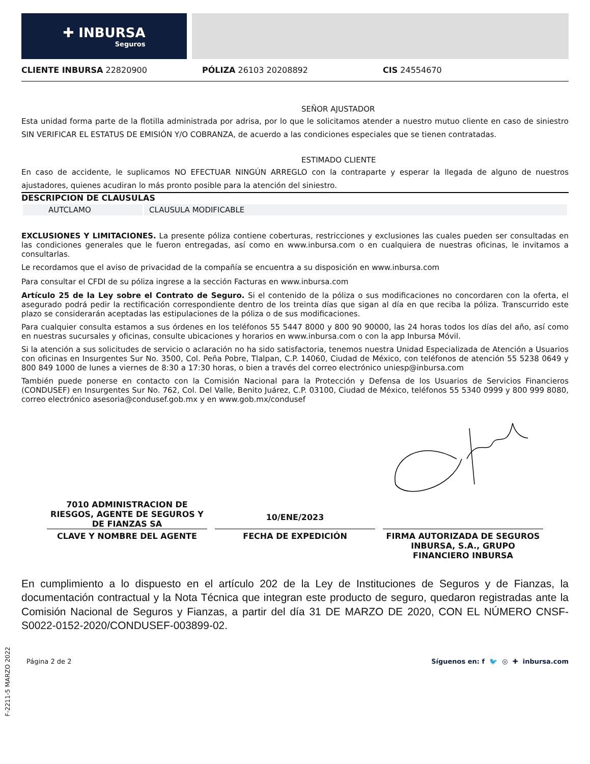✚ INBURSA
Seguros
CLIENTE INBURSA 22820900 PÓLIZA 26103 20208892 CIS 24554670
SEÑOR AJUSTADOR
Esta unidad forma parte de la flotilla administrada por adrisa, por lo que le solicitamos atender a nuestro mutuo cliente en caso de siniestro SIN VERIFICAR EL ESTATUS DE EMISIÓN Y/O COBRANZA, de acuerdo a las condiciones especiales que se tienen contratadas.
ESTIMADO CLIENTE
En caso de accidente, le suplicamos NO EFECTUAR NINGÚN ARREGLO con la contraparte y esperar la llegada de alguno de nuestros ajustadores, quienes acudiran lo más pronto posible para la atención del siniestro.
DESCRIPCION DE CLAUSULAS
| AUTCLAMO | CLAUSULA MODIFICABLE |
EXCLUSIONES Y LIMITACIONES. La presente póliza contiene coberturas, restricciones y exclusiones las cuales pueden ser consultadas en las condiciones generales que le fueron entregadas, así como en www.inbursa.com o en cualquiera de nuestras oficinas, le invitamos a consultarlas.
Le recordamos que el aviso de privacidad de la compañía se encuentra a su disposición en www.inbursa.com
Para consultar el CFDI de su póliza ingrese a la sección Facturas en www.inbursa.com
Artículo 25 de la Ley sobre el Contrato de Seguro. Si el contenido de la póliza o sus modificaciones no concordaren con la oferta, el asegurado podrá pedir la rectificación correspondiente dentro de los treinta días que sigan al día en que reciba la póliza. Transcurrido este plazo se considerarán aceptadas las estipulaciones de la póliza o de sus modificaciones.
Para cualquier consulta estamos a sus órdenes en los teléfonos 55 5447 8000 y 800 90 90000, las 24 horas todos los días del año, así como en nuestras sucursales y oficinas, consulte ubicaciones y horarios en www.inbursa.com o con la app Inbursa Móvil.
Si la atención a sus solicitudes de servicio o aclaración no ha sido satisfactoria, tenemos nuestra Unidad Especializada de Atención a Usuarios con oficinas en Insurgentes Sur No. 3500, Col. Peña Pobre, Tlalpan, C.P. 14060, Ciudad de México, con teléfonos de atención 55 5238 0649 y 800 849 1000 de lunes a viernes de 8:30 a 17:30 horas, o bien a través del correo electrónico uniesp@inbursa.com
También puede ponerse en contacto con la Comisión Nacional para la Protección y Defensa de los Usuarios de Servicios Financieros (CONDUSEF) en Insurgentes Sur No. 762, Col. Del Valle, Benito Juárez, C.P. 03100, Ciudad de México, teléfonos 55 5340 0999 y 800 999 8080, correo electrónico asesoria@condusef.gob.mx y en www.gob.mx/condusef
7010 ADMINISTRACION DE RIESGOS, AGENTE DE SEGUROS Y DE FIANZAS SA
10/ENE/2023
CLAVE Y NOMBRE DEL AGENTE FECHA DE EXPEDICIÓN FIRMA AUTORIZADA DE SEGUROS INBURSA, S.A., GRUPO FINANCIERO INBURSA
En cumplimiento a lo dispuesto en el artículo 202 de la Ley de Instituciones de Seguros y de Fianzas, la documentación contractual y la Nota Técnica que integran este producto de seguro, quedaron registradas ante la Comisión Nacional de Seguros y Fianzas, a partir del día 31 DE MARZO DE 2020, CON EL NÚMERO CNSF-S0022-0152-2020/CONDUSEF-003899-02.
Página 2 de 2 Síguenos en: f 🐦 ◎ ✚ inbursa.com
F-2211-5 MARZO 2022